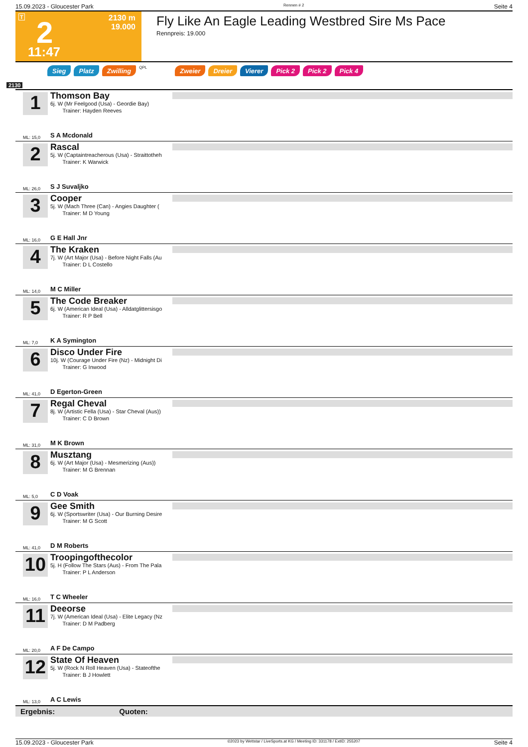15.09.2023 - Gloucester Park Rennen # 2 Seite 4
T 2
11:47
2130 m
19.000
Fly Like An Eagle Leading Westbred Sire Ms Pace
Rennpreis: 19.000
Sieg Platz Zwilling QPL Zweier Dreier Vierer Pick 2 Pick 2 Pick 4
2130
1
ML: 15,0
Thomson Bay
6j. W (Mr Feelgood (Usa) - Geordie Bay)
Trainer: Hayden Reeves
S A Mcdonald
2
ML: 26,0
Rascal
5j. W (Captaintreacherous (Usa) - Straittotheh
Trainer: K Warwick
S J Suvaljko
3
ML: 16,0
Cooper
5j. W (Mach Three (Can) - Angies Daughter (
Trainer: M D Young
G E Hall Jnr
4
ML: 14,0
The Kraken
7j. W (Art Major (Usa) - Before Night Falls (Au
Trainer: D L Costello
M C Miller
5
ML: 7,0
The Code Breaker
6j. W (American Ideal (Usa) - Alldatglittersisgo
Trainer: R P Bell
K A Symington
6
ML: 41,0
Disco Under Fire
10j. W (Courage Under Fire (Nz) - Midnight Di
Trainer: G Inwood
D Egerton-Green
7
ML: 31,0
Regal Cheval
8j. W (Artistic Fella (Usa) - Star Cheval (Aus))
Trainer: C D Brown
M K Brown
8
ML: 5,0
Musztang
6j. W (Art Major (Usa) - Mesmerizing (Aus))
Trainer: M G Brennan
C D Voak
9
ML: 41,0
Gee Smith
6j. W (Sportswriter (Usa) - Our Burning Desire
Trainer: M G Scott
D M Roberts
10
ML: 16,0
Troopingofthecolor
5j. H (Follow The Stars (Aus) - From The Pala
Trainer: P L Anderson
T C Wheeler
11
ML: 20,0
Deeorse
7j. W (American Ideal (Usa) - Elite Legacy (Nz
Trainer: D M Padberg
A F De Campo
12
ML: 13,0
State Of Heaven
5j. W (Rock N Roll Heaven (Usa) - Stateofthe
Trainer: B J Howlett
A C Lewis
Ergebnis: Quoten:
15.09.2023 - Gloucester Park ©2023 by Wettstar / LiveSports.at KG / Meeting ID: 331178 / ExtID: 255207 Seite 4